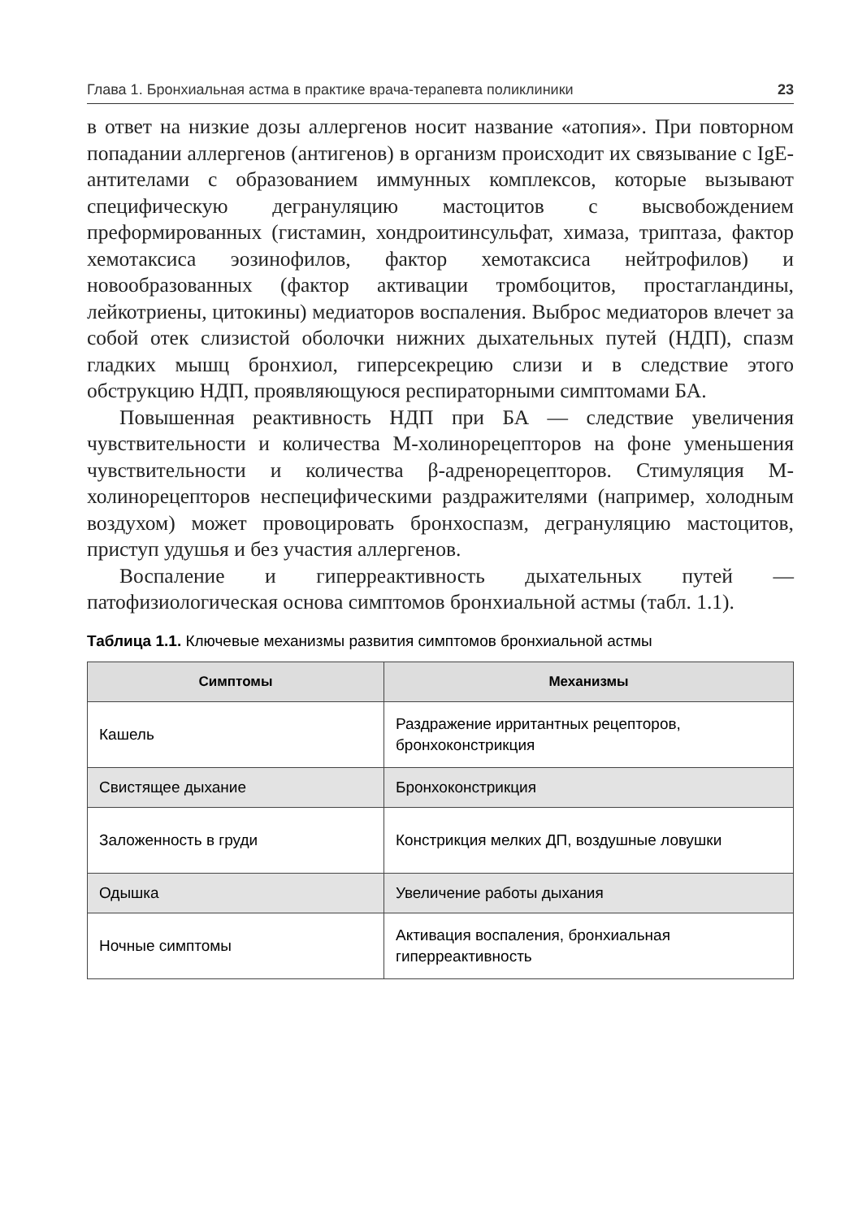Глава 1. Бронхиальная астма в практике врача-терапевта поликлиники 23
в ответ на низкие дозы аллергенов носит название «атопия». При повторном попадании аллергенов (антигенов) в организм происходит их связывание с IgE-антителами с образованием иммунных комплексов, которые вызывают специфическую дегрануляцию мастоцитов с высвобождением преформированных (гистамин, хондроитинсульфат, химаза, триптаза, фактор хемотаксиса эозинофилов, фактор хемотаксиса нейтрофилов) и новообразованных (фактор активации тромбоцитов, простагландины, лейкотриены, цитокины) медиаторов воспаления. Выброс медиаторов влечет за собой отек слизистой оболочки нижних дыхательных путей (НДП), спазм гладких мышц бронхиол, гиперсекрецию слизи и в следствие этого обструкцию НДП, проявляющуюся респираторными симптомами БА.
Повышенная реактивность НДП при БА — следствие увеличения чувствительности и количества М-холинорецепторов на фоне уменьшения чувствительности и количества β-адренорецепторов. Стимуляция М-холинорецепторов неспецифическими раздражителями (например, холодным воздухом) может провоцировать бронхоспазм, дегрануляцию мастоцитов, приступ удушья и без участия аллергенов.
Воспаление и гиперреактивность дыхательных путей — патофизиологическая основа симптомов бронхиальной астмы (табл. 1.1).
Таблица 1.1. Ключевые механизмы развития симптомов бронхиальной астмы
| Симптомы | Механизмы |
| --- | --- |
| Кашель | Раздражение ирритантных рецепторов, бронхоконстрикция |
| Свистящее дыхание | Бронхоконстрикция |
| Заложенность в груди | Констрикция мелких ДП, воздушные ловушки |
| Одышка | Увеличение работы дыхания |
| Ночные симптомы | Активация воспаления, бронхиальная гиперреактивность |